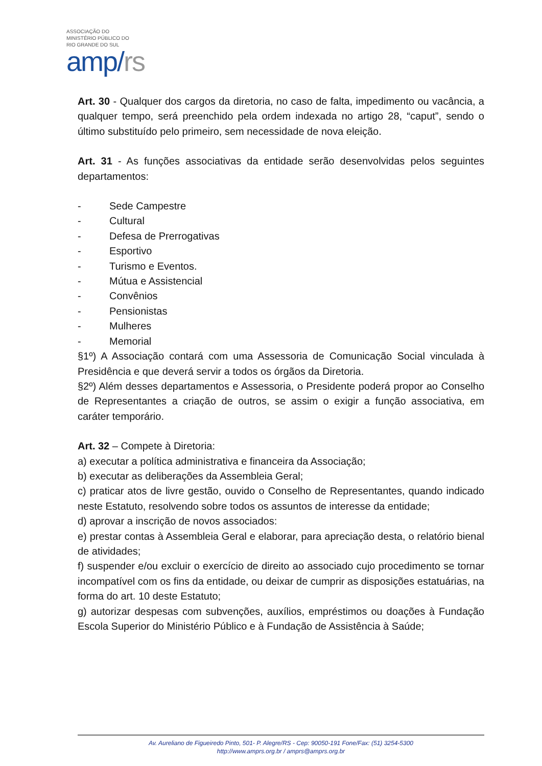ASSOCIAÇÃO DO
MINISTÉRIO PÚBLICO DO
RIO GRANDE DO SUL
amp/rs
Art. 30 - Qualquer dos cargos da diretoria, no caso de falta, impedimento ou vacância, a qualquer tempo, será preenchido pela ordem indexada no artigo 28, “caput”, sendo o último substituído pelo primeiro, sem necessidade de nova eleição.
Art. 31 - As funções associativas da entidade serão desenvolvidas pelos seguintes departamentos:
- Sede Campestre
- Cultural
- Defesa de Prerrogativas
- Esportivo
- Turismo e Eventos.
- Mútua e Assistencial
- Convênios
- Pensionistas
- Mulheres
- Memorial
§1º) A Associação contará com uma Assessoria de Comunicação Social vinculada à Presidência e que deverá servir a todos os órgãos da Diretoria.
§2º) Além desses departamentos e Assessoria, o Presidente poderá propor ao Conselho de Representantes a criação de outros, se assim o exigir a função associativa, em caráter temporário.
Art. 32 – Compete à Diretoria:
a) executar a política administrativa e financeira da Associação;
b) executar as deliberações da Assembleia Geral;
c) praticar atos de livre gestão, ouvido o Conselho de Representantes, quando indicado neste Estatuto, resolvendo sobre todos os assuntos de interesse da entidade;
d) aprovar a inscrição de novos associados:
e) prestar contas à Assembleia Geral e elaborar, para apreciação desta, o relatório bienal de atividades;
f) suspender e/ou excluir o exercício de direito ao associado cujo procedimento se tornar incompatível com os fins da entidade, ou deixar de cumprir as disposições estatuárias, na forma do art. 10 deste Estatuto;
g) autorizar despesas com subvenções, auxílios, empréstimos ou doações à Fundação Escola Superior do Ministério Público e à Fundação de Assistência à Saúde;
Av. Aureliano de Figueiredo Pinto, 501- P. Alegre/RS - Cep: 90050-191 Fone/Fax: (51) 3254-5300
http://www.amprs.org.br / amprs@amprs.org.br